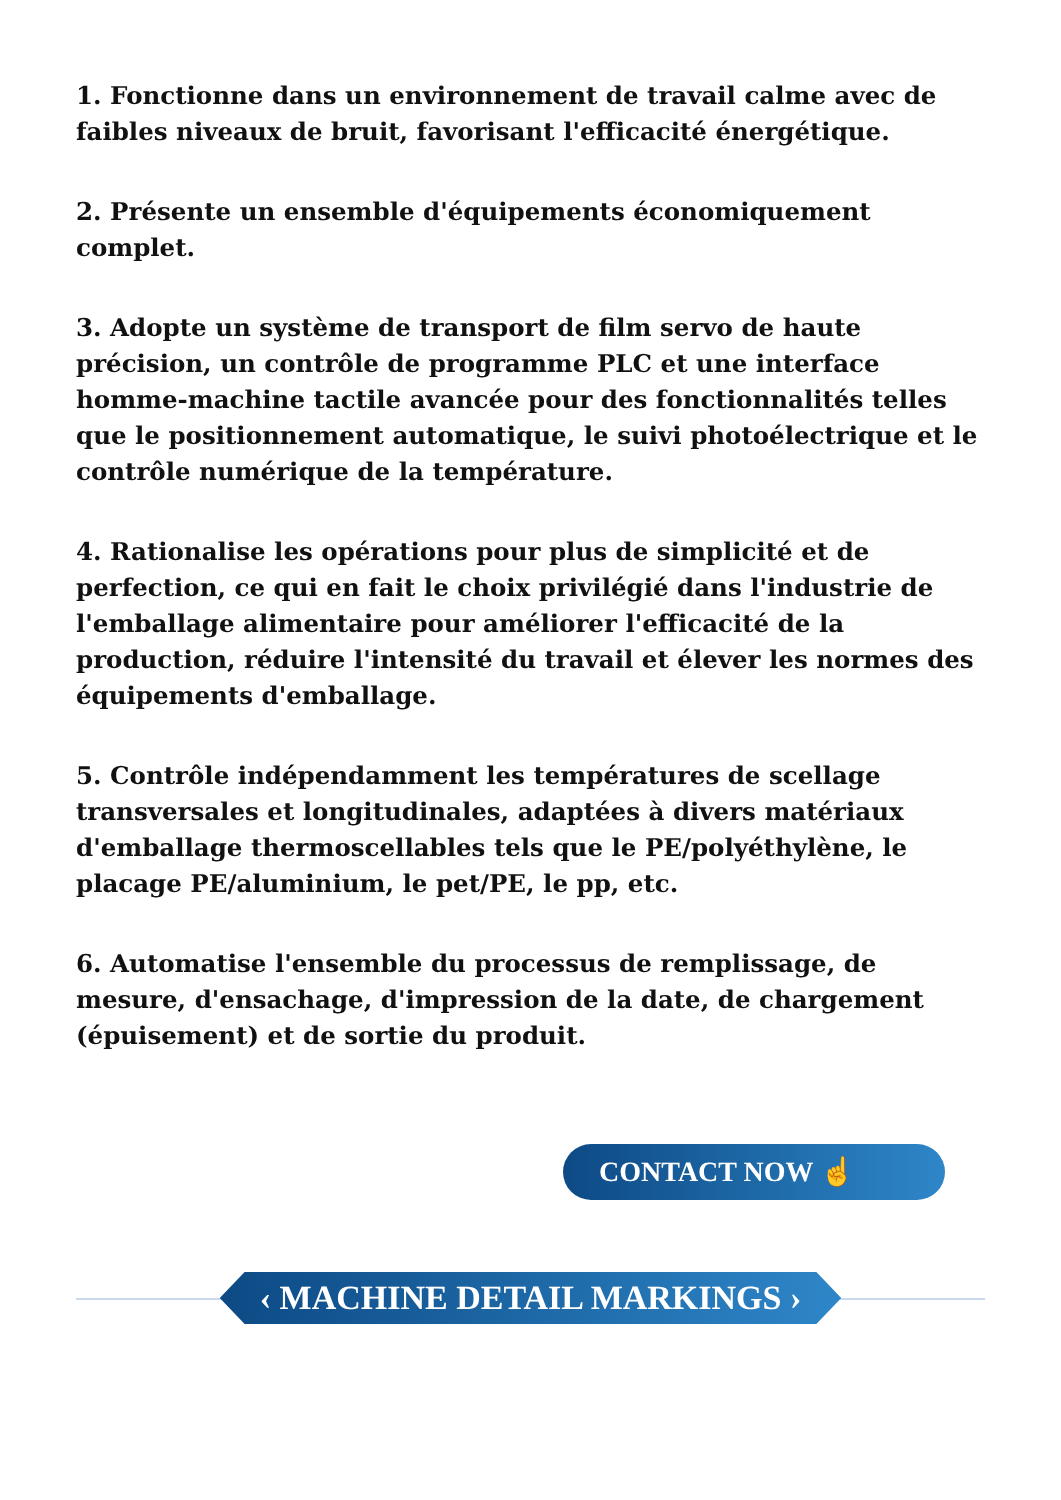1. Fonctionne dans un environnement de travail calme avec de faibles niveaux de bruit, favorisant l'efficacité énergétique.
2. Présente un ensemble d'équipements économiquement complet.
3. Adopte un système de transport de film servo de haute précision, un contrôle de programme PLC et une interface homme-machine tactile avancée pour des fonctionnalités telles que le positionnement automatique, le suivi photoélectrique et le contrôle numérique de la température.
4. Rationalise les opérations pour plus de simplicité et de perfection, ce qui en fait le choix privilégié dans l'industrie de l'emballage alimentaire pour améliorer l'efficacité de la production, réduire l'intensité du travail et élever les normes des équipements d'emballage.
5. Contrôle indépendamment les températures de scellage transversales et longitudinales, adaptées à divers matériaux d'emballage thermoscellables tels que le PE/polyéthylène, le placage PE/aluminium, le pet/PE, le pp, etc.
6. Automatise l'ensemble du processus de remplissage, de mesure, d'ensachage, d'impression de la date, de chargement (épuisement) et de sortie du produit.
CONTACT NOW ☝
‹ MACHINE DETAIL MARKINGS ›